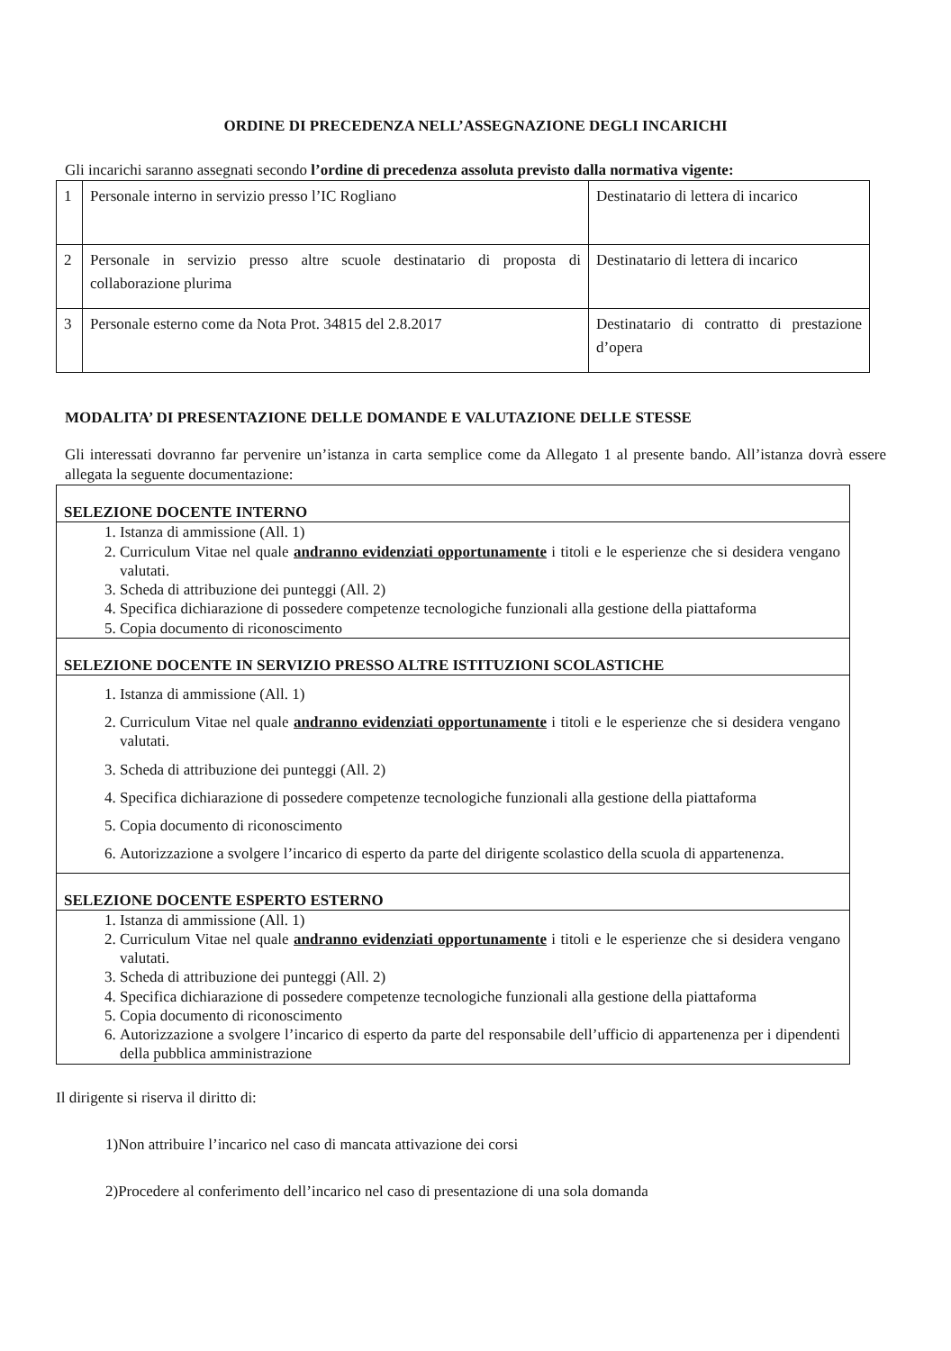ORDINE DI PRECEDENZA NELL’ASSEGNAZIONE DEGLI INCARICHI
Gli incarichi saranno assegnati secondo l’ordine di precedenza assoluta previsto dalla normativa vigente:
| 1 | Personale interno in servizio presso l’IC Rogliano | Destinatario di lettera di incarico |
| 2 | Personale in servizio presso altre scuole destinatario di proposta di collaborazione plurima | Destinatario di lettera di incarico |
| 3 | Personale esterno come da Nota Prot. 34815 del 2.8.2017 | Destinatario di contratto di prestazione d’opera |
MODALITA’ DI PRESENTAZIONE DELLE DOMANDE E VALUTAZIONE DELLE STESSE
Gli interessati dovranno far pervenire un’istanza in carta semplice come da Allegato 1 al presente bando. All’istanza dovrà essere allegata la seguente documentazione:
SELEZIONE DOCENTE INTERNO
1. Istanza di ammissione (All. 1)
2. Curriculum Vitae nel quale andranno evidenziati opportunamente i titoli e le esperienze che si desidera vengano valutati.
3. Scheda di attribuzione dei punteggi (All. 2)
4. Specifica dichiarazione di possedere competenze tecnologiche funzionali alla gestione della piattaforma
5. Copia documento di riconoscimento
SELEZIONE DOCENTE IN SERVIZIO PRESSO ALTRE ISTITUZIONI SCOLASTICHE
1. Istanza di ammissione (All. 1)
2. Curriculum Vitae nel quale andranno evidenziati opportunamente i titoli e le esperienze che si desidera vengano valutati.
3. Scheda di attribuzione dei punteggi (All. 2)
4. Specifica dichiarazione di possedere competenze tecnologiche funzionali alla gestione della piattaforma
5. Copia documento di riconoscimento
6. Autorizzazione a svolgere l’incarico di esperto da parte del dirigente scolastico della scuola di appartenenza.
SELEZIONE DOCENTE ESPERTO ESTERNO
1. Istanza di ammissione (All. 1)
2. Curriculum Vitae nel quale andranno evidenziati opportunamente i titoli e le esperienze che si desidera vengano valutati.
3. Scheda di attribuzione dei punteggi (All. 2)
4. Specifica dichiarazione di possedere competenze tecnologiche funzionali alla gestione della piattaforma
5. Copia documento di riconoscimento
6. Autorizzazione a svolgere l’incarico di esperto da parte del responsabile dell’ufficio di appartenenza per i dipendenti della pubblica amministrazione
Il dirigente si riserva il diritto di:
1)Non attribuire l’incarico nel caso di mancata attivazione dei corsi
2)Procedere al conferimento dell’incarico nel caso di presentazione di una sola domanda